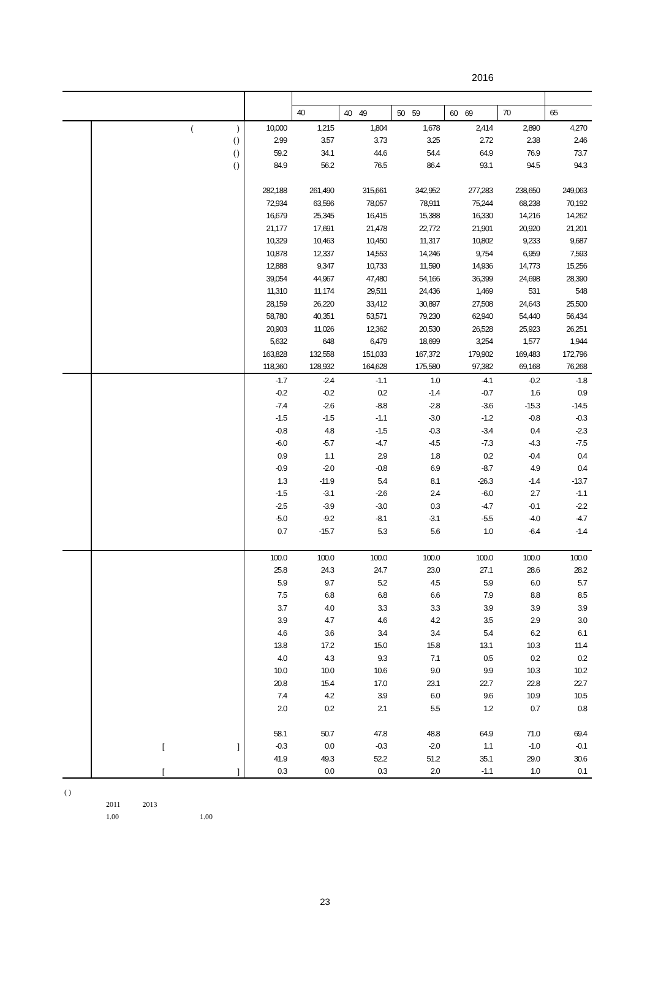2016
| | | | 40 | 40 49 | 50 59 | 60 69 | 70 | 65 |
| --- | --- | --- | --- | --- | --- | --- | --- | --- |
| | ( ) | 10,000 | 1,215 | 1,804 | 1,678 | 2,414 | 2,890 | 4,270 |
| | ( ) | 2.99 | 3.57 | 3.73 | 3.25 | 2.72 | 2.38 | 2.46 |
| | ( ) | 59.2 | 34.1 | 44.6 | 54.4 | 64.9 | 76.9 | 73.7 |
| | ( ) | 84.9 | 56.2 | 76.5 | 86.4 | 93.1 | 94.5 | 94.3 |
| | | 282,188 | 261,490 | 315,661 | 342,952 | 277,283 | 238,650 | 249,063 |
| | | 72,934 | 63,596 | 78,057 | 78,911 | 75,244 | 68,238 | 70,192 |
| | | 16,679 | 25,345 | 16,415 | 15,388 | 16,330 | 14,216 | 14,262 |
| | | 21,177 | 17,691 | 21,478 | 22,772 | 21,901 | 20,920 | 21,201 |
| | | 10,329 | 10,463 | 10,450 | 11,317 | 10,802 | 9,233 | 9,687 |
| | | 10,878 | 12,337 | 14,553 | 14,246 | 9,754 | 6,959 | 7,593 |
| | | 12,888 | 9,347 | 10,733 | 11,590 | 14,936 | 14,773 | 15,256 |
| | | 39,054 | 44,967 | 47,480 | 54,166 | 36,399 | 24,698 | 28,390 |
| | | 11,310 | 11,174 | 29,511 | 24,436 | 1,469 | 531 | 548 |
| | | 28,159 | 26,220 | 33,412 | 30,897 | 27,508 | 24,643 | 25,500 |
| | | 58,780 | 40,351 | 53,571 | 79,230 | 62,940 | 54,440 | 56,434 |
| | | 20,903 | 11,026 | 12,362 | 20,530 | 26,528 | 25,923 | 26,251 |
| | | 5,632 | 648 | 6,479 | 18,699 | 3,254 | 1,577 | 1,944 |
| | | 163,828 | 132,558 | 151,033 | 167,372 | 179,902 | 169,483 | 172,796 |
| | | 118,360 | 128,932 | 164,628 | 175,580 | 97,382 | 69,168 | 76,268 |
| | | -1.7 | -2.4 | -1.1 | 1.0 | -4.1 | -0.2 | -1.8 |
| | | -0.2 | -0.2 | 0.2 | -1.4 | -0.7 | 1.6 | 0.9 |
| | | -7.4 | -2.6 | -8.8 | -2.8 | -3.6 | -15.3 | -14.5 |
| | | -1.5 | -1.5 | -1.1 | -3.0 | -1.2 | -0.8 | -0.3 |
| | | -0.8 | 4.8 | -1.5 | -0.3 | -3.4 | 0.4 | -2.3 |
| | | -6.0 | -5.7 | -4.7 | -4.5 | -7.3 | -4.3 | -7.5 |
| | | 0.9 | 1.1 | 2.9 | 1.8 | 0.2 | -0.4 | 0.4 |
| | | -0.9 | -2.0 | -0.8 | 6.9 | -8.7 | 4.9 | 0.4 |
| | | 1.3 | -11.9 | 5.4 | 8.1 | -26.3 | -1.4 | -13.7 |
| | | -1.5 | -3.1 | -2.6 | 2.4 | -6.0 | 2.7 | -1.1 |
| | | -2.5 | -3.9 | -3.0 | 0.3 | -4.7 | -0.1 | -2.2 |
| | | -5.0 | -9.2 | -8.1 | -3.1 | -5.5 | -4.0 | -4.7 |
| | | 0.7 | -15.7 | 5.3 | 5.6 | 1.0 | -6.4 | -1.4 |
| | | 100.0 | 100.0 | 100.0 | 100.0 | 100.0 | 100.0 | 100.0 |
| | | 25.8 | 24.3 | 24.7 | 23.0 | 27.1 | 28.6 | 28.2 |
| | | 5.9 | 9.7 | 5.2 | 4.5 | 5.9 | 6.0 | 5.7 |
| | | 7.5 | 6.8 | 6.8 | 6.6 | 7.9 | 8.8 | 8.5 |
| | | 3.7 | 4.0 | 3.3 | 3.3 | 3.9 | 3.9 | 3.9 |
| | | 3.9 | 4.7 | 4.6 | 4.2 | 3.5 | 2.9 | 3.0 |
| | | 4.6 | 3.6 | 3.4 | 3.4 | 5.4 | 6.2 | 6.1 |
| | | 13.8 | 17.2 | 15.0 | 15.8 | 13.1 | 10.3 | 11.4 |
| | | 4.0 | 4.3 | 9.3 | 7.1 | 0.5 | 0.2 | 0.2 |
| | | 10.0 | 10.0 | 10.6 | 9.0 | 9.9 | 10.3 | 10.2 |
| | | 20.8 | 15.4 | 17.0 | 23.1 | 22.7 | 22.8 | 22.7 |
| | | 7.4 | 4.2 | 3.9 | 6.0 | 9.6 | 10.9 | 10.5 |
| | | 2.0 | 0.2 | 2.1 | 5.5 | 1.2 | 0.7 | 0.8 |
| | | 58.1 | 50.7 | 47.8 | 48.8 | 64.9 | 71.0 | 69.4 |
| | [ ] | -0.3 | 0.0 | -0.3 | -2.0 | 1.1 | -1.0 | -0.1 |
| | | 41.9 | 49.3 | 52.2 | 51.2 | 35.1 | 29.0 | 30.6 |
| | [ ] | 0.3 | 0.0 | 0.3 | 2.0 | -1.1 | 1.0 | 0.1 |
( )
2011　　　2013
1.00　　　　　　　　　　　1.00
23